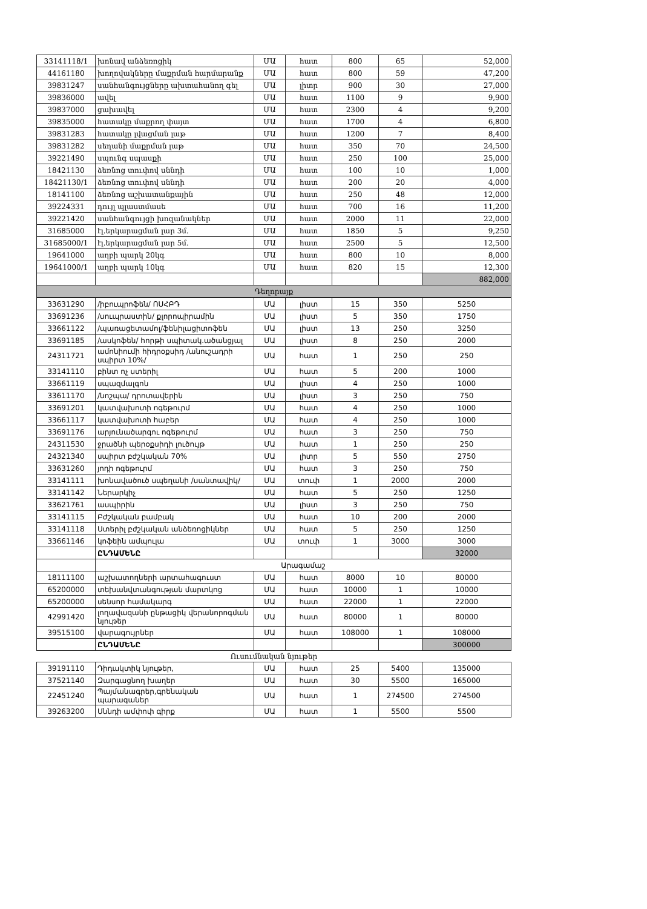| 33141118/1 | խոնավ անձեռոցիկ | ՄԱ | հատ | 800 | 65 | 52,000 |
| 44161180 | խողովակները մաքրման հարմարանք | ՄԱ | հատ | 800 | 59 | 47,200 |
| 39831247 | սանհանգույցները ախտահանող գել | ՄԱ | լիտր | 900 | 30 | 27,000 |
| 39836000 | ավել | ՄԱ | հատ | 1100 | 9 | 9,900 |
| 39837000 | ցախավել | ՄԱ | հատ | 2300 | 4 | 9,200 |
| 39835000 | հատակը մաքրող փայտ | ՄԱ | հատ | 1700 | 4 | 6,800 |
| 39831283 | հատակը լվացման լաթ | ՄԱ | հատ | 1200 | 7 | 8,400 |
| 39831282 | սեղանի մաքրման լաթ | ՄԱ | հատ | 350 | 70 | 24,500 |
| 39221490 | սպունգ սպասքի | ՄԱ | հատ | 250 | 100 | 25,000 |
| 18421130 | ձեռնոց տուփով սննդի | ՄԱ | հատ | 100 | 10 | 1,000 |
| 18421130/1 | ձեռնոց տուփով սննդի | ՄԱ | հատ | 200 | 20 | 4,000 |
| 18141100 | ձեռնոց աշխատանքային | ՄԱ | հատ | 250 | 48 | 12,000 |
| 39224331 | դույլ պլաստմասե | ՄԱ | հատ | 700 | 16 | 11,200 |
| 39221420 | սանհանգույցի խոզանակներ | ՄԱ | հատ | 2000 | 11 | 22,000 |
| 31685000 | էլ.երկարացման լար 3մ. | ՄԱ | հատ | 1850 | 5 | 9,250 |
| 31685000/1 | էլ.երկարացման լար 5մ. | ՄԱ | հատ | 2500 | 5 | 12,500 |
| 19641000 | աղբի պարկ 20կգ | ՄԱ | հատ | 800 | 10 | 8,000 |
| 19641000/1 | աղբի պարկ 10կգ | ՄԱ | հատ | 820 | 15 | 12,300 |
| | | | | | | 882,000 |
| Դեղորայք | | | | | | |
| 33631290 | /իբուպրոֆեն/ ՈՍՀԲԴ | ՄԱ | լիստ | 15 | 350 | 5250 |
| 33691236 | /սուպրաստին/ քլորոպիրամին | ՄԱ | լիստ | 5 | 350 | 1750 |
| 33661122 | /պառացետամոլ/ֆենիլացիտոֆեն | ՄԱ | լիստ | 13 | 250 | 3250 |
| 33691185 | /ասկոֆեն/ հորթի սպիտակ.ածանցյալ | ՄԱ | լիստ | 8 | 250 | 2000 |
| 24311721 | ամոնիումի հիդրօքսիդ /անուշադրի սպիրտ 10%/ | ՄԱ | հատ | 1 | 250 | 250 |
| 33141110 | բինտ ոչ ստերիլ | ՄԱ | հատ | 5 | 200 | 1000 |
| 33661119 | սպազմալգոն | ՄԱ | լիստ | 4 | 250 | 1000 |
| 33611170 | /նոշպա/ դրոտավերին | ՄԱ | լիստ | 3 | 250 | 750 |
| 33691201 | կատվախոտի ոգեթուրմ | ՄԱ | հատ | 4 | 250 | 1000 |
| 33661117 | կատվախոտի հաբեր | ՄԱ | հատ | 4 | 250 | 1000 |
| 33691176 | արյունածարգու ոգեթուրմ | ՄԱ | հատ | 3 | 250 | 750 |
| 24311530 | ջրածնի պերօքսիդի լուծույթ | ՄԱ | հատ | 1 | 250 | 250 |
| 24321340 | սպիրտ բժշկական 70% | ՄԱ | լիտր | 5 | 550 | 2750 |
| 33631260 | յոդի ոգեթուրմ | ՄԱ | հատ | 3 | 250 | 750 |
| 33141111 | խոնավածուծ սպեղանի /սանտավիկ/ | ՄԱ | տուփ | 1 | 2000 | 2000 |
| 33141142 | Ներարկիչ | ՄԱ | հատ | 5 | 250 | 1250 |
| 33621761 | ասպիրին | ՄԱ | լիստ | 3 | 250 | 750 |
| 33141115 | Բժշկական բամբակ | ՄԱ | հատ | 10 | 200 | 2000 |
| 33141118 | Ստերիլ բժշկական անձեռոցիկներ | ՄԱ | հատ | 5 | 250 | 1250 |
| 33661146 | կոֆեին ամպուլա | ՄԱ | տուփ | 1 | 3000 | 3000 |
| | ԸՆԴԱՄԵՆԸ | | | | | 32000 |
| | Արագամաշ | | | | | |
| 18111100 | աշխատողների արտահագուստ | ՄԱ | հատ | 8000 | 10 | 80000 |
| 65200000 | տեխանվտանգության մարտկոց | ՄԱ | հատ | 10000 | 1 | 10000 |
| 65200000 | սենսոր համակարգ | ՄԱ | հատ | 22000 | 1 | 22000 |
| 42991420 | լողավազանի ընթացիկ վերանորոգման նյութեր | ՄԱ | հատ | 80000 | 1 | 80000 |
| 39515100 | վարագույրներ | ՄԱ | հատ | 108000 | 1 | 108000 |
| | ԸՆԴԱՄԵՆԸ | | | | | 300000 |
Ուսումնական նյութեր
| 39191110 | Դիդակտիկ նյութեր, | ՄԱ | հատ | 25 | 5400 | 135000 |
| 37521140 | Զարգացնող խաղեր | ՄԱ | հատ | 30 | 5500 | 165000 |
| 22451240 | Պայմանագրեր,գրենական պարագաներ | ՄԱ | հատ | 1 | 274500 | 274500 |
| 39263200 | Սննդի ամփոփ գիրք | ՄԱ | հատ | 1 | 5500 | 5500 |